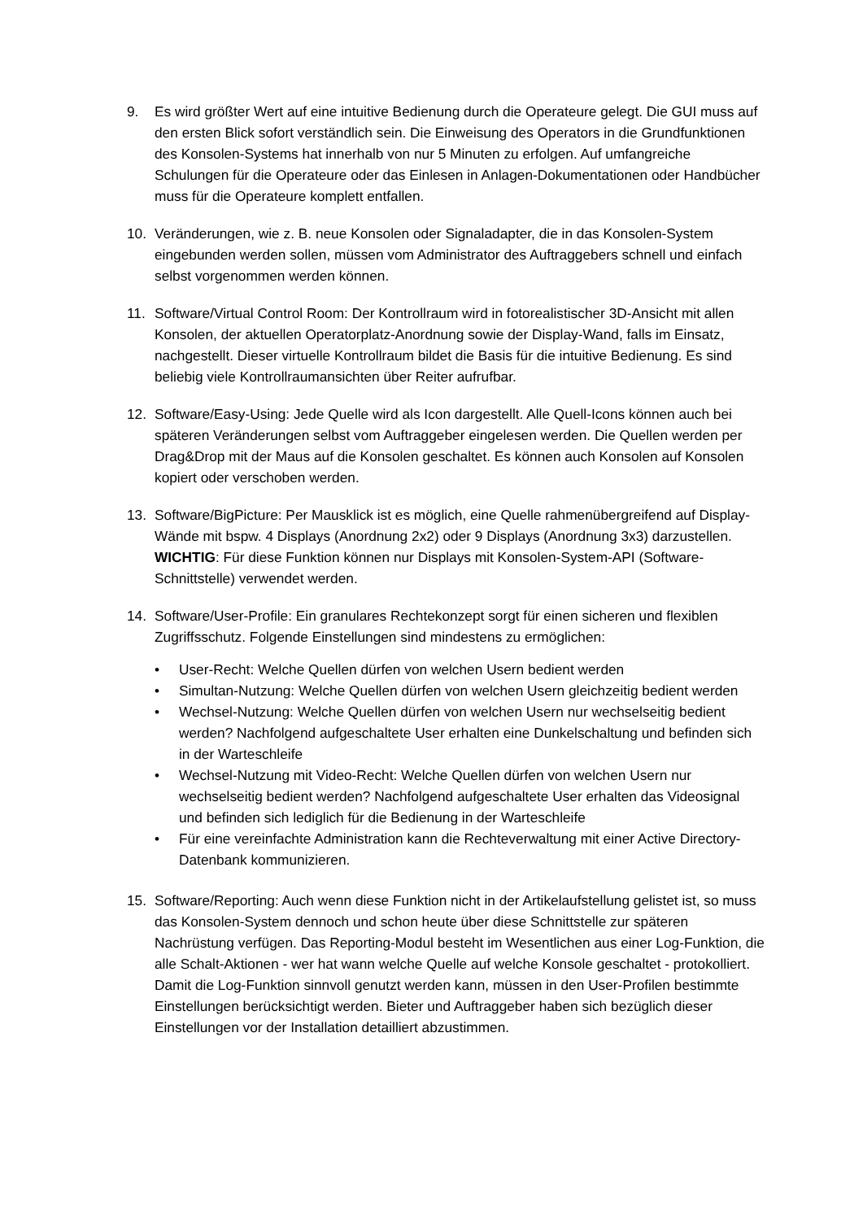9. Es wird größter Wert auf eine intuitive Bedienung durch die Operateure gelegt. Die GUI muss auf den ersten Blick sofort verständlich sein. Die Einweisung des Operators in die Grundfunktionen des Konsolen-Systems hat innerhalb von nur 5 Minuten zu erfolgen. Auf umfangreiche Schulungen für die Operateure oder das Einlesen in Anlagen-Dokumentationen oder Handbücher muss für die Operateure komplett entfallen.
10. Veränderungen, wie z. B. neue Konsolen oder Signaladapter, die in das Konsolen-System eingebunden werden sollen, müssen vom Administrator des Auftraggebers schnell und einfach selbst vorgenommen werden können.
11. Software/Virtual Control Room: Der Kontrollraum wird in fotorealistischer 3D-Ansicht mit allen Konsolen, der aktuellen Operatorplatz-Anordnung sowie der Display-Wand, falls im Einsatz, nachgestellt. Dieser virtuelle Kontrollraum bildet die Basis für die intuitive Bedienung. Es sind beliebig viele Kontrollraumansichten über Reiter aufrufbar.
12. Software/Easy-Using: Jede Quelle wird als Icon dargestellt. Alle Quell-Icons können auch bei späteren Veränderungen selbst vom Auftraggeber eingelesen werden. Die Quellen werden per Drag&Drop mit der Maus auf die Konsolen geschaltet. Es können auch Konsolen auf Konsolen kopiert oder verschoben werden.
13. Software/BigPicture: Per Mausklick ist es möglich, eine Quelle rahmenübergreifend auf Display-Wände mit bspw. 4 Displays (Anordnung 2x2) oder 9 Displays (Anordnung 3x3) darzustellen. WICHTIG: Für diese Funktion können nur Displays mit Konsolen-System-API (Software-Schnittstelle) verwendet werden.
14. Software/User-Profile: Ein granulares Rechtekonzept sorgt für einen sicheren und flexiblen Zugriffsschutz. Folgende Einstellungen sind mindestens zu ermöglichen:
• User-Recht: Welche Quellen dürfen von welchen Usern bedient werden
• Simultan-Nutzung: Welche Quellen dürfen von welchen Usern gleichzeitig bedient werden
• Wechsel-Nutzung: Welche Quellen dürfen von welchen Usern nur wechselseitig bedient werden? Nachfolgend aufgeschaltete User erhalten eine Dunkelschaltung und befinden sich in der Warteschleife
• Wechsel-Nutzung mit Video-Recht: Welche Quellen dürfen von welchen Usern nur wechselseitig bedient werden? Nachfolgend aufgeschaltete User erhalten das Videosignal und befinden sich lediglich für die Bedienung in der Warteschleife
• Für eine vereinfachte Administration kann die Rechteverwaltung mit einer Active Directory-Datenbank kommunizieren.
15. Software/Reporting: Auch wenn diese Funktion nicht in der Artikelaufstellung gelistet ist, so muss das Konsolen-System dennoch und schon heute über diese Schnittstelle zur späteren Nachrüstung verfügen. Das Reporting-Modul besteht im Wesentlichen aus einer Log-Funktion, die alle Schalt-Aktionen - wer hat wann welche Quelle auf welche Konsole geschaltet - protokolliert. Damit die Log-Funktion sinnvoll genutzt werden kann, müssen in den User-Profilen bestimmte Einstellungen berücksichtigt werden. Bieter und Auftraggeber haben sich bezüglich dieser Einstellungen vor der Installation detailliert abzustimmen.